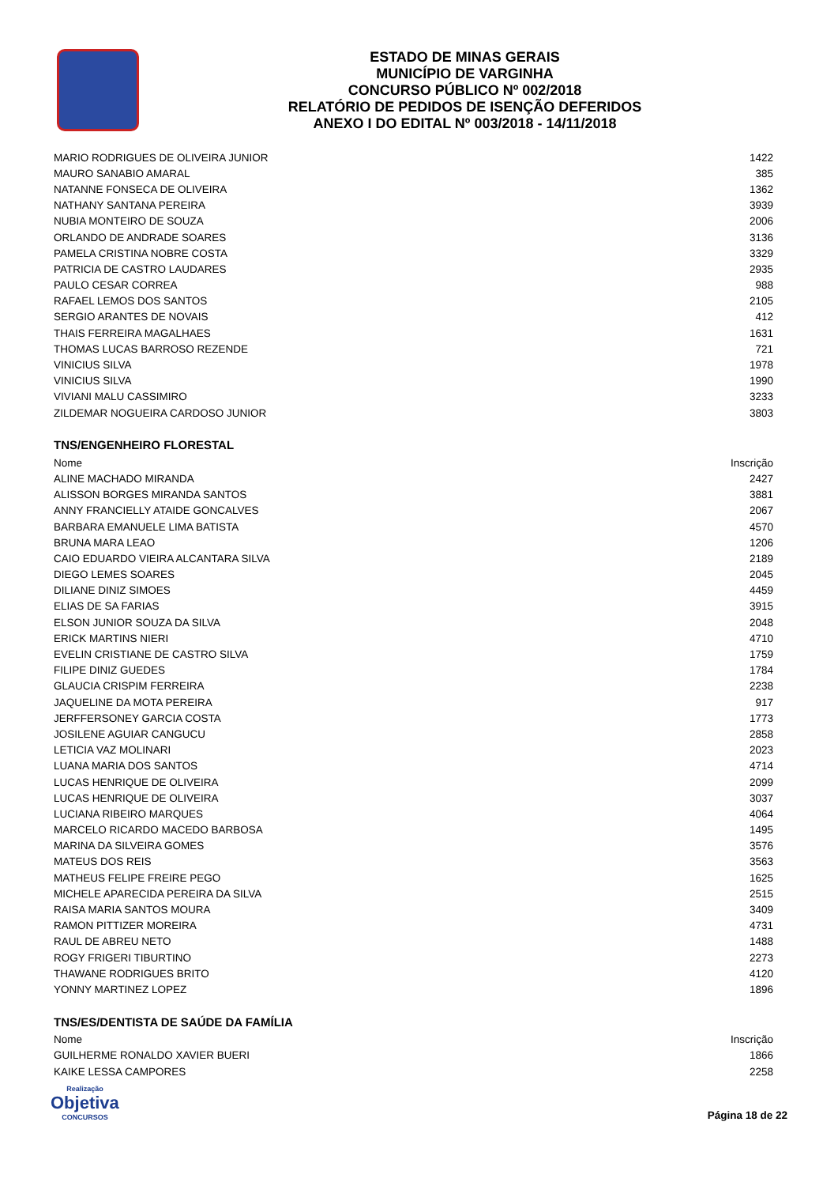ESTADO DE MINAS GERAIS
MUNICÍPIO DE VARGINHA
CONCURSO PÚBLICO Nº 002/2018
RELATÓRIO DE PEDIDOS DE ISENÇÃO DEFERIDOS
ANEXO I DO EDITAL Nº 003/2018 - 14/11/2018
| MARIO RODRIGUES DE OLIVEIRA JUNIOR | 1422 |
| MAURO SANABIO AMARAL | 385 |
| NATANNE FONSECA DE OLIVEIRA | 1362 |
| NATHANY SANTANA PEREIRA | 3939 |
| NUBIA MONTEIRO DE SOUZA | 2006 |
| ORLANDO DE ANDRADE SOARES | 3136 |
| PAMELA CRISTINA NOBRE COSTA | 3329 |
| PATRICIA DE CASTRO LAUDARES | 2935 |
| PAULO CESAR CORREA | 988 |
| RAFAEL LEMOS DOS SANTOS | 2105 |
| SERGIO ARANTES DE NOVAIS | 412 |
| THAIS FERREIRA MAGALHAES | 1631 |
| THOMAS LUCAS BARROSO REZENDE | 721 |
| VINICIUS SILVA | 1978 |
| VINICIUS SILVA | 1990 |
| VIVIANI MALU CASSIMIRO | 3233 |
| ZILDEMAR NOGUEIRA CARDOSO JUNIOR | 3803 |
TNS/ENGENHEIRO FLORESTAL
| Nome | Inscrição |
| --- | --- |
| ALINE MACHADO MIRANDA | 2427 |
| ALISSON BORGES MIRANDA SANTOS | 3881 |
| ANNY FRANCIELLY ATAIDE GONCALVES | 2067 |
| BARBARA EMANUELE LIMA BATISTA | 4570 |
| BRUNA MARA LEAO | 1206 |
| CAIO EDUARDO VIEIRA ALCANTARA SILVA | 2189 |
| DIEGO LEMES SOARES | 2045 |
| DILIANE DINIZ SIMOES | 4459 |
| ELIAS DE SA FARIAS | 3915 |
| ELSON JUNIOR SOUZA DA SILVA | 2048 |
| ERICK MARTINS NIERI | 4710 |
| EVELIN CRISTIANE DE CASTRO SILVA | 1759 |
| FILIPE DINIZ GUEDES | 1784 |
| GLAUCIA CRISPIM FERREIRA | 2238 |
| JAQUELINE DA MOTA PEREIRA | 917 |
| JERFFERSONEY GARCIA COSTA | 1773 |
| JOSILENE AGUIAR CANGUCU | 2858 |
| LETICIA VAZ MOLINARI | 2023 |
| LUANA MARIA DOS SANTOS | 4714 |
| LUCAS HENRIQUE DE OLIVEIRA | 2099 |
| LUCAS HENRIQUE DE OLIVEIRA | 3037 |
| LUCIANA RIBEIRO MARQUES | 4064 |
| MARCELO RICARDO MACEDO BARBOSA | 1495 |
| MARINA DA SILVEIRA GOMES | 3576 |
| MATEUS DOS REIS | 3563 |
| MATHEUS FELIPE FREIRE PEGO | 1625 |
| MICHELE APARECIDA PEREIRA DA SILVA | 2515 |
| RAISA MARIA SANTOS MOURA | 3409 |
| RAMON PITTIZER MOREIRA | 4731 |
| RAUL DE ABREU NETO | 1488 |
| ROGY FRIGERI TIBURTINO | 2273 |
| THAWANE RODRIGUES BRITO | 4120 |
| YONNY MARTINEZ LOPEZ | 1896 |
TNS/ES/DENTISTA DE SAÚDE DA FAMÍLIA
| Nome | Inscrição |
| --- | --- |
| GUILHERME RONALDO XAVIER BUERI | 1866 |
| KAIKE LESSA CAMPORES | 2258 |
Realização
Objetiva
CONCURSOS
Página 18 de 22